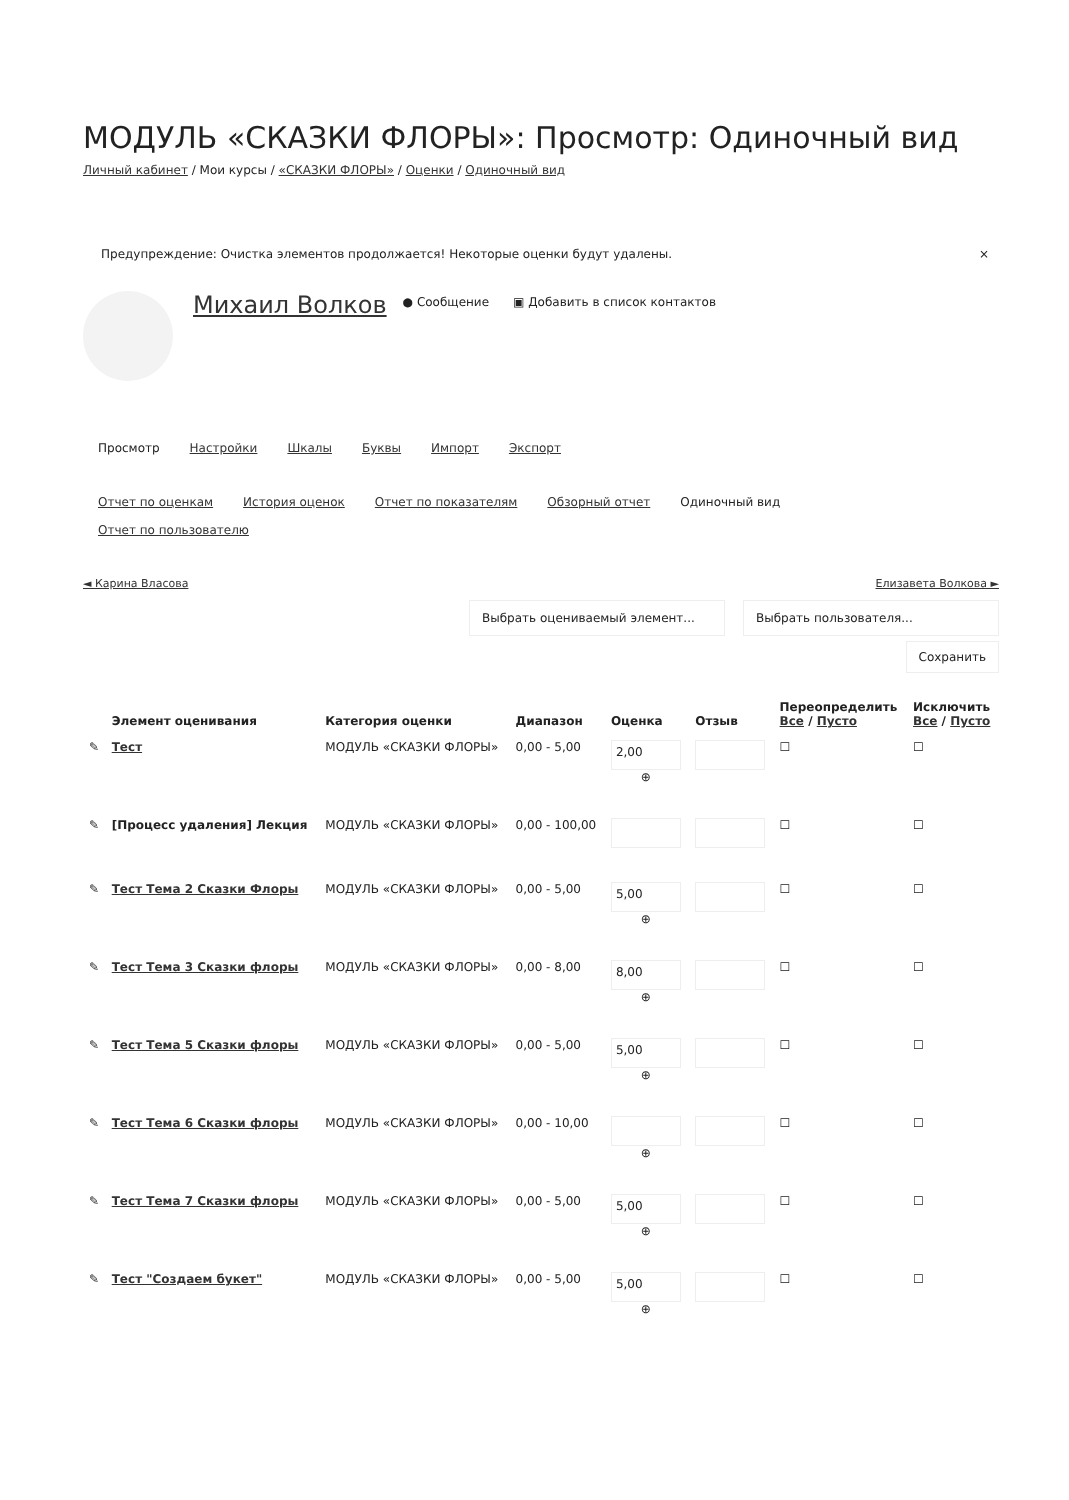МОДУЛЬ «СКАЗКИ ФЛОРЫ»: Просмотр: Одиночный вид
Личный кабинет / Мои курсы / «СКАЗКИ ФЛОРЫ» / Оценки / Одиночный вид
Предупреждение: Очистка элементов продолжается! Некоторые оценки будут удалены. ×
Михаил Волков ● Сообщение ▣ Добавить в список контактов
Просмотр Настройки Шкалы Буквы Импорт Экспорт
Отчет по оценкам История оценок Отчет по показателям Обзорный отчет Одиночный вид
Отчет по пользователю
◄ Карина Власова Елизавета Волкова ►
Выбрать оцениваемый элемент... Выбрать пользователя...
Сохранить
| | Элемент оценивания | Категория оценки | Диапазон | Оценка | Отзыв | Переопределить Все / Пусто | Исключить Все / Пусто |
| --- | --- | --- | --- | --- | --- | --- | --- |
| ✎ | Тест | МОДУЛЬ «СКАЗКИ ФЛОРЫ» | 0,00 - 5,00 | 2,00 ⊕ | | ☐ | ☐ |
| ✎ | [Процесс удаления] Лекция | МОДУЛЬ «СКАЗКИ ФЛОРЫ» | 0,00 - 100,00 | | | ☐ | ☐ |
| ✎ | Тест Тема 2 Сказки Флоры | МОДУЛЬ «СКАЗКИ ФЛОРЫ» | 0,00 - 5,00 | 5,00 ⊕ | | ☐ | ☐ |
| ✎ | Тест Тема 3 Сказки флоры | МОДУЛЬ «СКАЗКИ ФЛОРЫ» | 0,00 - 8,00 | 8,00 ⊕ | | ☐ | ☐ |
| ✎ | Тест Тема 5 Сказки флоры | МОДУЛЬ «СКАЗКИ ФЛОРЫ» | 0,00 - 5,00 | 5,00 ⊕ | | ☐ | ☐ |
| ✎ | Тест Тема 6 Сказки флоры | МОДУЛЬ «СКАЗКИ ФЛОРЫ» | 0,00 - 10,00 | ⊕ | | ☐ | ☐ |
| ✎ | Тест Тема 7 Сказки флоры | МОДУЛЬ «СКАЗКИ ФЛОРЫ» | 0,00 - 5,00 | 5,00 ⊕ | | ☐ | ☐ |
| ✎ | Тест "Создаем букет" | МОДУЛЬ «СКАЗКИ ФЛОРЫ» | 0,00 - 5,00 | 5,00 ⊕ | | ☐ | ☐ |